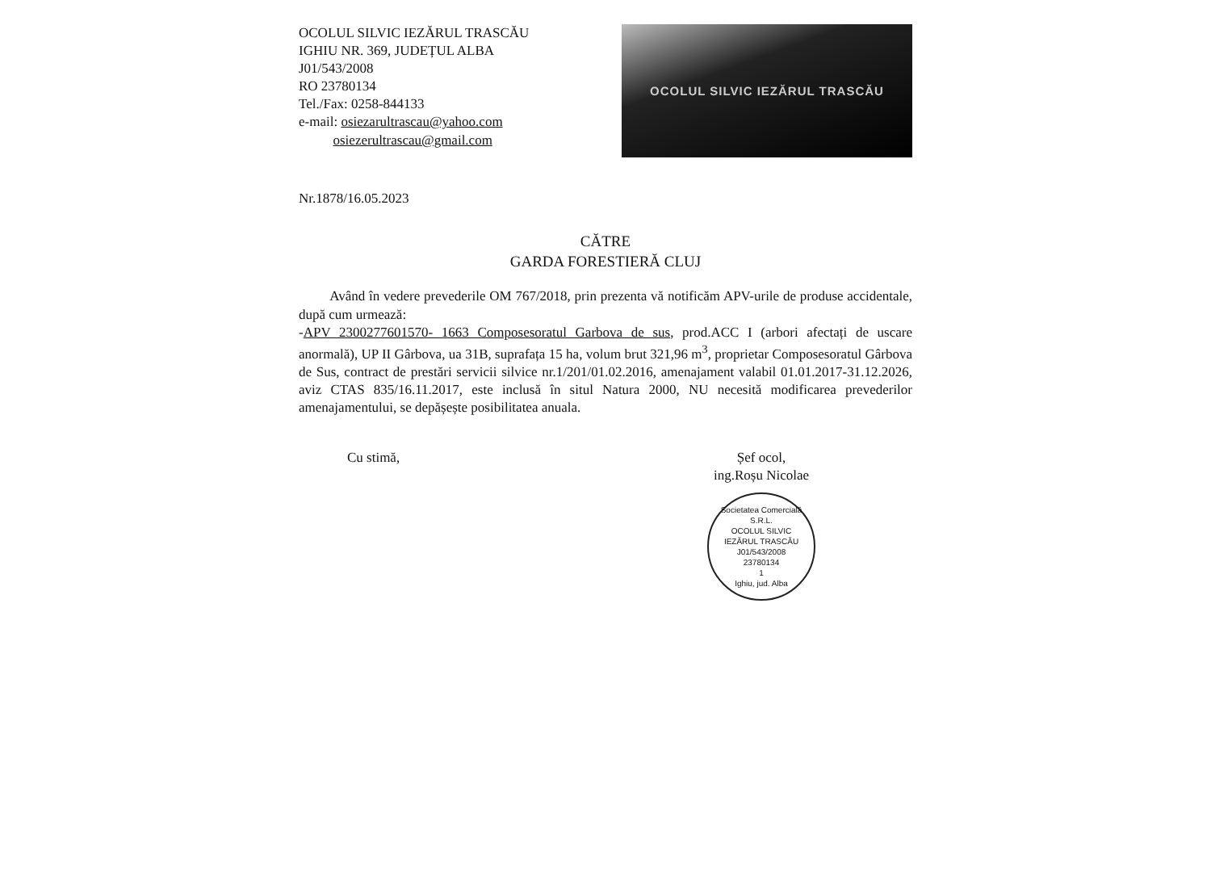OCOLUL SILVIC IEZĂRUL TRASCĂU
IGHIU NR. 369, JUDEȚUL ALBA
J01/543/2008
RO 23780134
Tel./Fax: 0258-844133
e-mail: osiezarultrascau@yahoo.com
osiezerultrascau@gmail.com
OCOLUL SILVIC IEZĂRUL TRASCĂU
Nr.1878/16.05.2023
CĂTRE
GARDA FORESTIERĂ CLUJ
Având în vedere prevederile OM 767/2018, prin prezenta vă notificăm APV-urile de produse accidentale, după cum urmează:
-APV 2300277601570- 1663 Composesoratul Garbova de sus, prod.ACC I (arbori afectați de uscare anormală), UP II Gârbova, ua 31B, suprafața 15 ha, volum brut 321,96 m<sup>3</sup>, proprietar Composesoratul Gârbova de Sus, contract de prestări servicii silvice nr.1/201/01.02.2016, amenajament valabil 01.01.2017-31.12.2026, aviz CTAS 835/16.11.2017, este inclusă în situl Natura 2000, NU necesită modificarea prevederilor amenajamentului, se depășește posibilitatea anuala.
Cu stimă, Șef ocol,
ing.Roșu Nicolae
Societatea Comercială
S.R.L.
OCOLUL SILVIC
IEZĂRUL TRASCĂU
J01/543/2008
23780134
1
Ighiu, jud. Alba